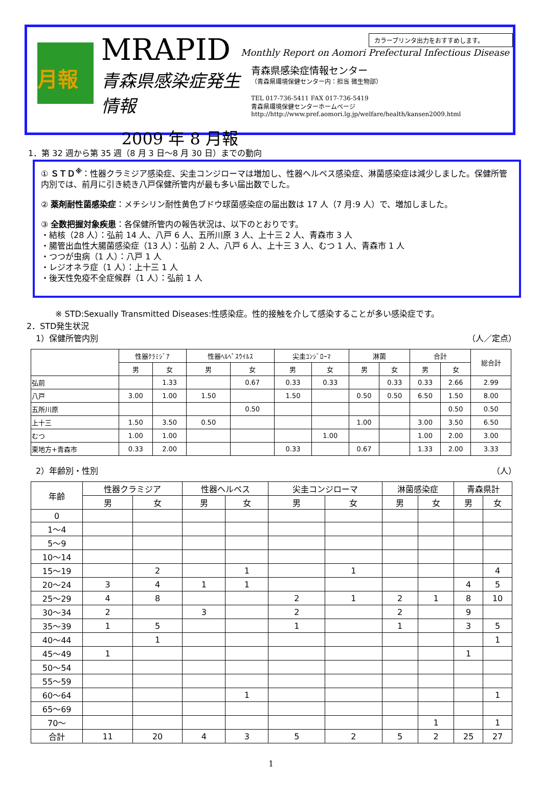月報
MRAPID
青森県感染症発生情報
2009 年 8 月報
カラープリンタ出力をおすすめします。
Monthly Report on Aomori Prefectural Infectious Disease
青森県感染症情報センター
（青森県環境保健センター内：担当 微生物部）
TEL 017-736-5411 FAX 017-736-5419
青森県環境保健センターホームページ
http://http://www.pref.aomori.lg.jp/welfare/health/kansen2009.html
1．第 32 週から第 35 週（8 月 3 日～8 月 30 日）までの動向
① ＳＴＤ<sup>※</sup>：性器クラミジア感染症、尖圭コンジローマは増加し、性器ヘルペス感染症、淋菌感染症は減少しました。保健所管内別では、前月に引き続き八戸保健所管内が最も多い届出数でした。
② 薬剤耐性菌感染症：メチシリン耐性黄色ブドウ球菌感染症の届出数は 17 人（7 月:9 人）で、増加しました。
③ 全数把握対象疾患：各保健所管内の報告状況は、以下のとおりです。
・結核（28 人）：弘前 14 人、八戸 6 人、五所川原 3 人、上十三 2 人、青森市 3 人
・腸管出血性大腸菌感染症（13 人）：弘前 2 人、八戸 6 人、上十三 3 人、むつ 1 人、青森市 1 人
・つつが虫病（1 人）：八戸 1 人
・レジオネラ症（1 人）：上十三 1 人
・後天性免疫不全症候群（1 人）：弘前 1 人
※ STD:Sexually Transmitted Diseases:性感染症。性的接触を介して感染することが多い感染症です。
2．STD発生状況
1）保健所管内別 （人／定点）
| | 性器ｸﾗﾐｼﾞｱ | | 性器ﾍﾙﾍﾟｽｳｲﾙｽ | | 尖圭ｺﾝｼﾞﾛｰﾏ | | 淋菌 | | 合計 | | 総合計 |
| --- | --- | --- | --- | --- | --- | --- | --- | --- | --- | --- | --- |
| | 男 | 女 | 男 | 女 | 男 | 女 | 男 | 女 | 男 | 女 | |
| 弘前 | | 1.33 | | 0.67 | 0.33 | 0.33 | | 0.33 | 0.33 | 2.66 | 2.99 |
| 八戸 | 3.00 | 1.00 | 1.50 | | 1.50 | | 0.50 | 0.50 | 6.50 | 1.50 | 8.00 |
| 五所川原 | | | | 0.50 | | | | | | 0.50 | 0.50 |
| 上十三 | 1.50 | 3.50 | 0.50 | | | | 1.00 | | 3.00 | 3.50 | 6.50 |
| むつ | 1.00 | 1.00 | | | | 1.00 | | | 1.00 | 2.00 | 3.00 |
| 東地方+青森市 | 0.33 | 2.00 | | | 0.33 | | 0.67 | | 1.33 | 2.00 | 3.33 |
2）年齢別・性別 （人）
| 年齢 | 性器クラミジア | | 性器ヘルペス | | 尖圭コンジローマ | | 淋菌感染症 | | 青森県計 | |
| --- | --- | --- | --- | --- | --- | --- | --- | --- | --- | --- |
| | 男 | 女 | 男 | 女 | 男 | 女 | 男 | 女 | 男 | 女 |
| 0 | | | | | | | | | | |
| 1～4 | | | | | | | | | | |
| 5～9 | | | | | | | | | | |
| 10～14 | | | | | | | | | | |
| 15～19 | | 2 | | 1 | | 1 | | | | 4 |
| 20～24 | 3 | 4 | 1 | 1 | | | | | 4 | 5 |
| 25～29 | 4 | 8 | | | 2 | 1 | 2 | 1 | 8 | 10 |
| 30～34 | 2 | | 3 | | 2 | | 2 | | 9 | |
| 35～39 | 1 | 5 | | | 1 | | 1 | | 3 | 5 |
| 40～44 | | 1 | | | | | | | | 1 |
| 45～49 | 1 | | | | | | | | 1 | |
| 50～54 | | | | | | | | | | |
| 55～59 | | | | | | | | | | |
| 60～64 | | | | 1 | | | | | | 1 |
| 65～69 | | | | | | | | | | |
| 70～ | | | | | | | | 1 | | 1 |
| 合計 | 11 | 20 | 4 | 3 | 5 | 2 | 5 | 2 | 25 | 27 |
1